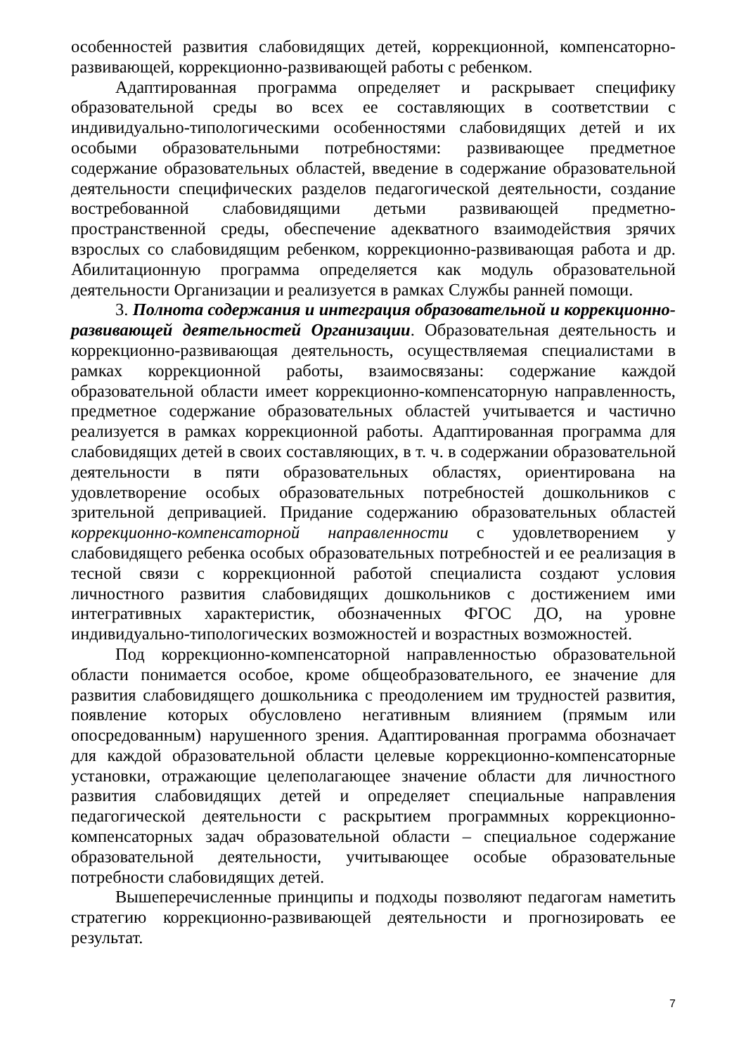особенностей развития слабовидящих детей, коррекционной, компенсаторно-развивающей, коррекционно-развивающей работы с ребенком.
Адаптированная программа определяет и раскрывает специфику образовательной среды во всех ее составляющих в соответствии с индивидуально-типологическими особенностями слабовидящих детей и их особыми образовательными потребностями: развивающее предметное содержание образовательных областей, введение в содержание образовательной деятельности специфических разделов педагогической деятельности, создание востребованной слабовидящими детьми развивающей предметно-пространственной среды, обеспечение адекватного взаимодействия зрячих взрослых со слабовидящим ребенком, коррекционно-развивающая работа и др. Абилитационную программа определяется как модуль образовательной деятельности Организации и реализуется в рамках Службы ранней помощи.
3. Полнота содержания и интеграция образовательной и коррекционно-развивающей деятельностей Организации. Образовательная деятельность и коррекционно-развивающая деятельность, осуществляемая специалистами в рамках коррекционной работы, взаимосвязаны: содержание каждой образовательной области имеет коррекционно-компенсаторную направленность, предметное содержание образовательных областей учитывается и частично реализуется в рамках коррекционной работы. Адаптированная программа для слабовидящих детей в своих составляющих, в т. ч. в содержании образовательной деятельности в пяти образовательных областях, ориентирована на удовлетворение особых образовательных потребностей дошкольников с зрительной депривацией. Придание содержанию образовательных областей коррекционно-компенсаторной направленности с удовлетворением у слабовидящего ребенка особых образовательных потребностей и ее реализация в тесной связи с коррекционной работой специалиста создают условия личностного развития слабовидящих дошкольников с достижением ими интегративных характеристик, обозначенных ФГОС ДО, на уровне индивидуально-типологических возможностей и возрастных возможностей.
Под коррекционно-компенсаторной направленностью образовательной области понимается особое, кроме общеобразовательного, ее значение для развития слабовидящего дошкольника с преодолением им трудностей развития, появление которых обусловлено негативным влиянием (прямым или опосредованным) нарушенного зрения. Адаптированная программа обозначает для каждой образовательной области целевые коррекционно-компенсаторные установки, отражающие целеполагающее значение области для личностного развития слабовидящих детей и определяет специальные направления педагогической деятельности с раскрытием программных коррекционно-компенсаторных задач образовательной области – специальное содержание образовательной деятельности, учитывающее особые образовательные потребности слабовидящих детей.
Вышеперечисленные принципы и подходы позволяют педагогам наметить стратегию коррекционно-развивающей деятельности и прогнозировать ее результат.
7